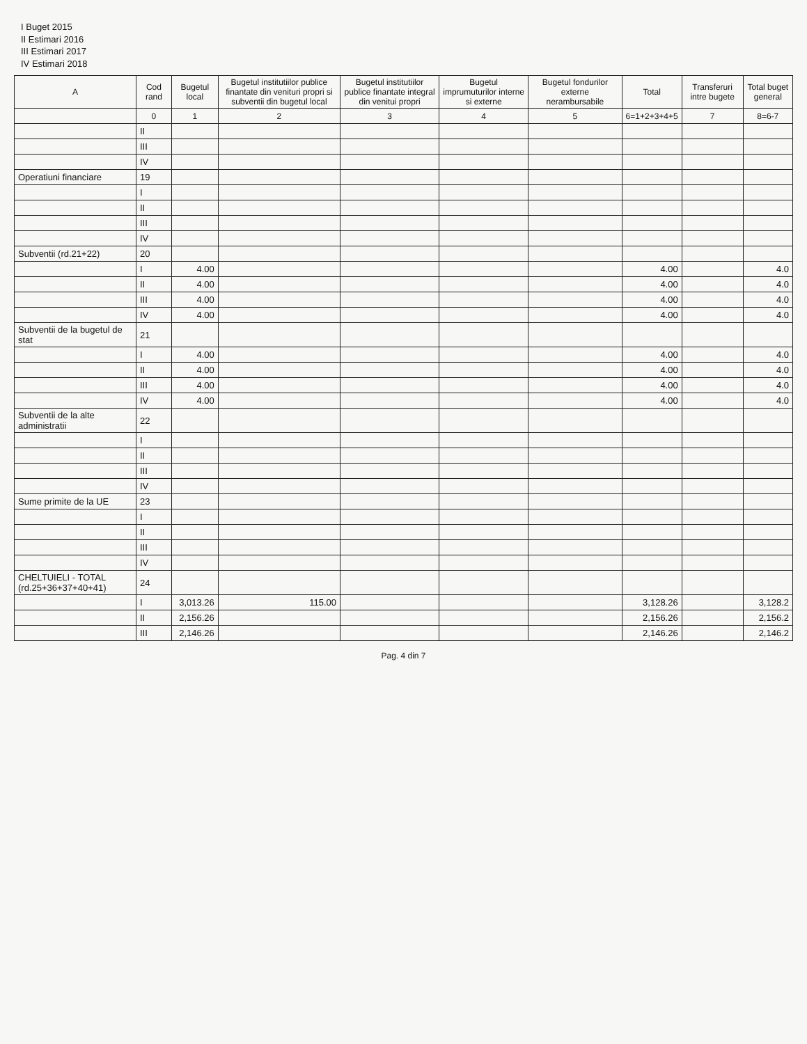I Buget 2015
II Estimari 2016
III Estimari 2017
IV Estimari 2018
| A | Cod rand | Bugetul local | Bugetul institutiilor publice finantate din venituri propri si subventii din bugetul local | Bugetul institutiilor publice finantate integral din venitui propri | Bugetul imprumuturilor interne si externe | Bugetul fondurilor externe nerambursabile | Total | Transferuri intre bugete | Total buget general |
| --- | --- | --- | --- | --- | --- | --- | --- | --- | --- |
| | 0 | 1 | 2 | 3 | 4 | 5 | 6=1+2+3+4+5 | 7 | 8=6-7 |
| | II | | | | | | | | |
| | III | | | | | | | | |
| | IV | | | | | | | | |
| Operatiuni financiare | 19 | | | | | | | | |
| | I | | | | | | | | |
| | II | | | | | | | | |
| | III | | | | | | | | |
| | IV | | | | | | | | |
| Subventii (rd.21+22) | 20 | | | | | | | | |
| | I | 4.00 | | | | | 4.00 | | 4.0 |
| | II | 4.00 | | | | | 4.00 | | 4.0 |
| | III | 4.00 | | | | | 4.00 | | 4.0 |
| | IV | 4.00 | | | | | 4.00 | | 4.0 |
| Subventii de la bugetul de stat | 21 | | | | | | | | |
| | I | 4.00 | | | | | 4.00 | | 4.0 |
| | II | 4.00 | | | | | 4.00 | | 4.0 |
| | III | 4.00 | | | | | 4.00 | | 4.0 |
| | IV | 4.00 | | | | | 4.00 | | 4.0 |
| Subventii de la alte administratii | 22 | | | | | | | | |
| | I | | | | | | | | |
| | II | | | | | | | | |
| | III | | | | | | | | |
| | IV | | | | | | | | |
| Sume primite de la UE | 23 | | | | | | | | |
| | I | | | | | | | | |
| | II | | | | | | | | |
| | III | | | | | | | | |
| | IV | | | | | | | | |
| CHELTUIELI - TOTAL (rd.25+36+37+40+41) | 24 | | | | | | | | |
| | I | 3,013.26 | 115.00 | | | | 3,128.26 | | 3,128.2 |
| | II | 2,156.26 | | | | | 2,156.26 | | 2,156.2 |
| | III | 2,146.26 | | | | | 2,146.26 | | 2,146.2 |
Pag. 4 din 7